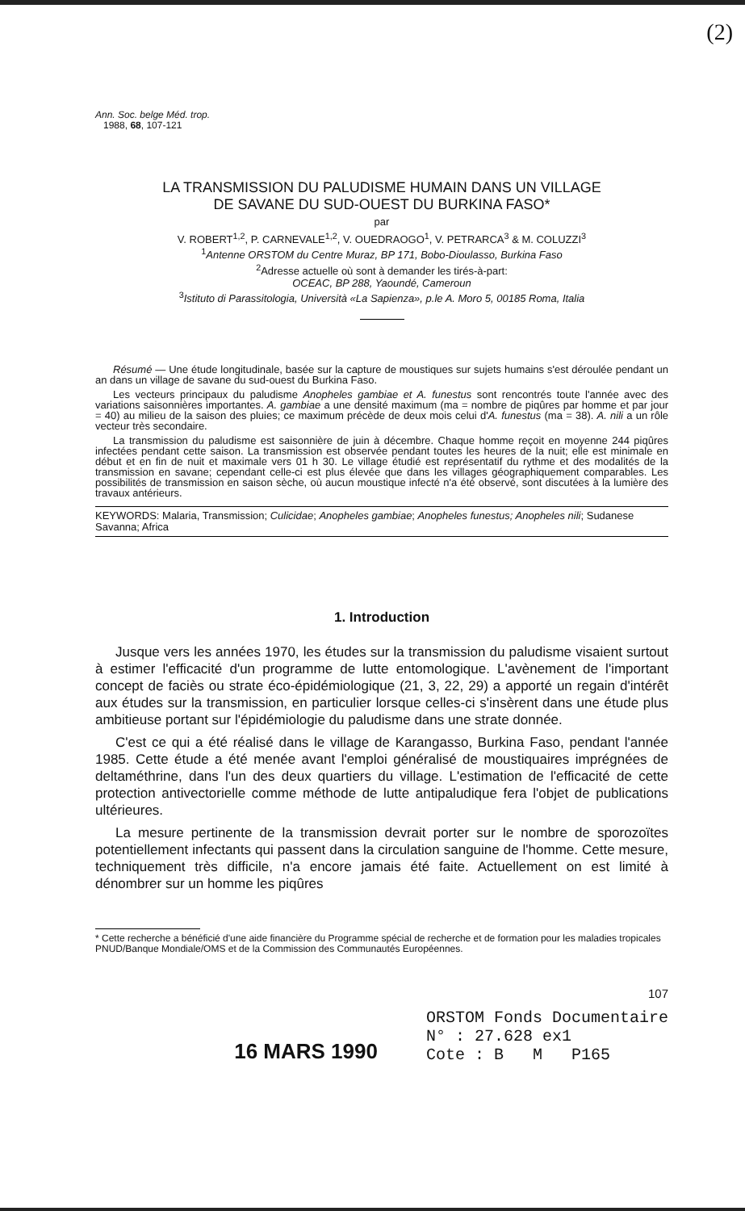(2)
Ann. Soc. belge Méd. trop.
1988, 68, 107-121
LA TRANSMISSION DU PALUDISME HUMAIN DANS UN VILLAGE
DE SAVANE DU SUD-OUEST DU BURKINA FASO*
par
V. ROBERT<sup>1,2</sup>, P. CARNEVALE<sup>1,2</sup>, V. OUEDRAOGO<sup>1</sup>, V. PETRARCA<sup>3</sup> & M. COLUZZI<sup>3</sup>
<sup>1</sup> Antenne ORSTOM du Centre Muraz, BP 171, Bobo-Dioulasso, Burkina Faso
<sup>2</sup> Adresse actuelle où sont à demander les tirés-à-part:
OCEAC, BP 288, Yaoundé, Cameroun
<sup>3</sup> Istituto di Parassitologia, Università «La Sapienza», p.le A. Moro 5, 00185 Roma, Italia
Résumé — Une étude longitudinale, basée sur la capture de moustiques sur sujets humains s'est déroulée pendant un an dans un village de savane du sud-ouest du Burkina Faso.
Les vecteurs principaux du paludisme Anopheles gambiae et A. funestus sont rencontrés toute l'année avec des variations saisonnières importantes. A. gambiae a une densité maximum (ma = nombre de piqûres par homme et par jour = 40) au milieu de la saison des pluies; ce maximum précède de deux mois celui d'A. funestus (ma = 38). A. nili a un rôle vecteur très secondaire.
La transmission du paludisme est saisonnière de juin à décembre. Chaque homme reçoit en moyenne 244 piqûres infectées pendant cette saison. La transmission est observée pendant toutes les heures de la nuit; elle est minimale en début et en fin de nuit et maximale vers 01 h 30. Le village étudié est représentatif du rythme et des modalités de la transmission en savane; cependant celle-ci est plus élevée que dans les villages géographiquement comparables. Les possibilités de transmission en saison sèche, où aucun moustique infecté n'a été observé, sont discutées à la lumière des travaux antérieurs.
KEYWORDS: Malaria, Transmission; Culicidae; Anopheles gambiae; Anopheles funestus; Anopheles nili; Sudanese Savanna; Africa
1. Introduction
Jusque vers les années 1970, les études sur la transmission du paludisme visaient surtout à estimer l'efficacité d'un programme de lutte entomologique. L'avènement de l'important concept de faciès ou strate éco-épidémiologique (21, 3, 22, 29) a apporté un regain d'intérêt aux études sur la transmission, en particulier lorsque celles-ci s'insèrent dans une étude plus ambitieuse portant sur l'épidémiologie du paludisme dans une strate donnée.
C'est ce qui a été réalisé dans le village de Karangasso, Burkina Faso, pendant l'année 1985. Cette étude a été menée avant l'emploi généralisé de moustiquaires imprégnées de deltaméthrine, dans l'un des deux quartiers du village. L'estimation de l'efficacité de cette protection antivectorielle comme méthode de lutte antipaludique fera l'objet de publications ultérieures.
La mesure pertinente de la transmission devrait porter sur le nombre de sporozoïtes potentiellement infectants qui passent dans la circulation sanguine de l'homme. Cette mesure, techniquement très difficile, n'a encore jamais été faite. Actuellement on est limité à dénombrer sur un homme les piqûres
* Cette recherche a bénéficié d'une aide financière du Programme spécial de recherche et de formation pour les maladies tropicales PNUD/Banque Mondiale/OMS et de la Commission des Communautés Européennes.
107
16 MARS 1990
ORSTOM Fonds Documentaire
N° : 27.628 ex1
Cote : B M P165